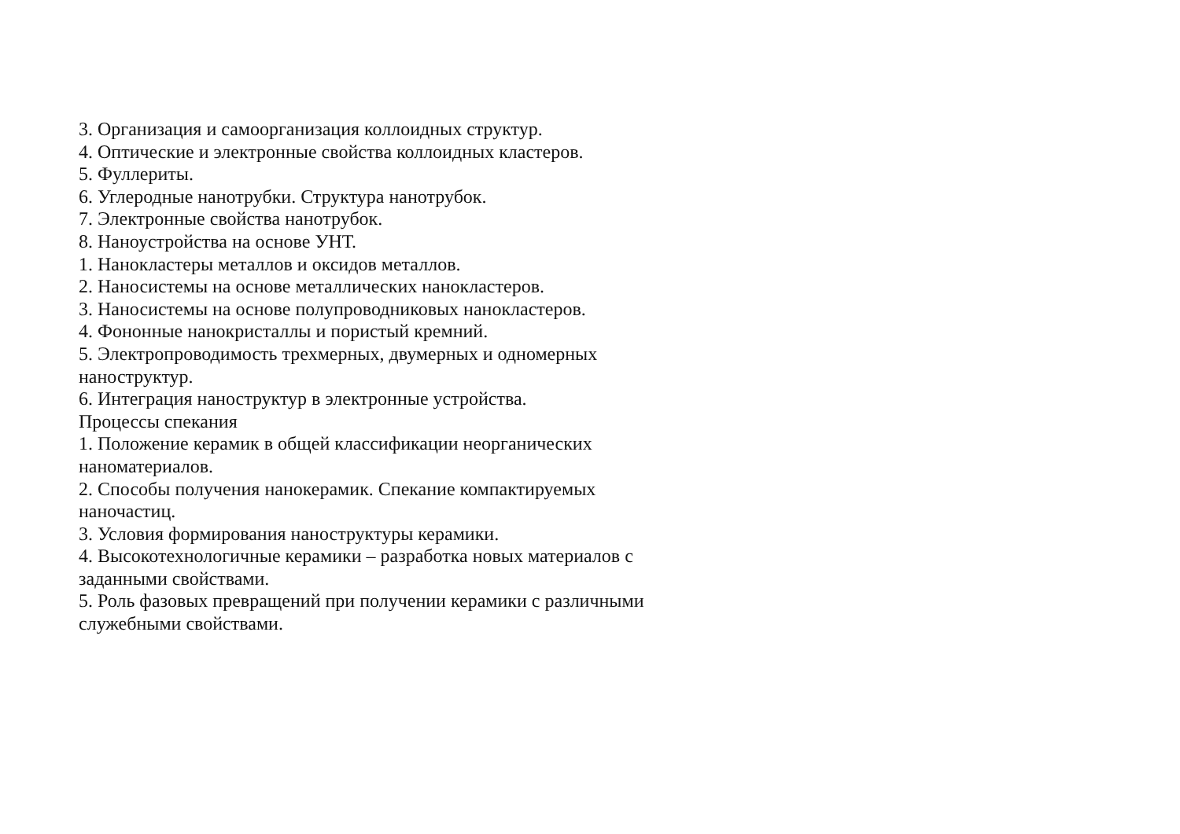3. Организация и самоорганизация коллоидных структур.
4. Оптические и электронные свойства коллоидных кластеров.
5. Фуллериты.
6. Углеродные нанотрубки. Структура нанотрубок.
7. Электронные свойства нанотрубок.
8. Наноустройства на основе УНТ.
1. Нанокластеры металлов и оксидов металлов.
2. Наносистемы на основе металлических нанокластеров.
3. Наносистемы на основе полупроводниковых нанокластеров.
4. Фононные нанокристаллы и пористый кремний.
5. Электропроводимость трехмерных, двумерных и одномерных наноструктур.
6. Интеграция наноструктур в электронные устройства.
Процессы спекания
1. Положение керамик в общей классификации неорганических наноматериалов.
2. Способы получения нанокерамик. Спекание компактируемых наночастиц.
3. Условия формирования наноструктуры керамики.
4. Высокотехнологичные керамики – разработка новых материалов с заданными свойствами.
5. Роль фазовых превращений при получении керамики с различными служебными свойствами.